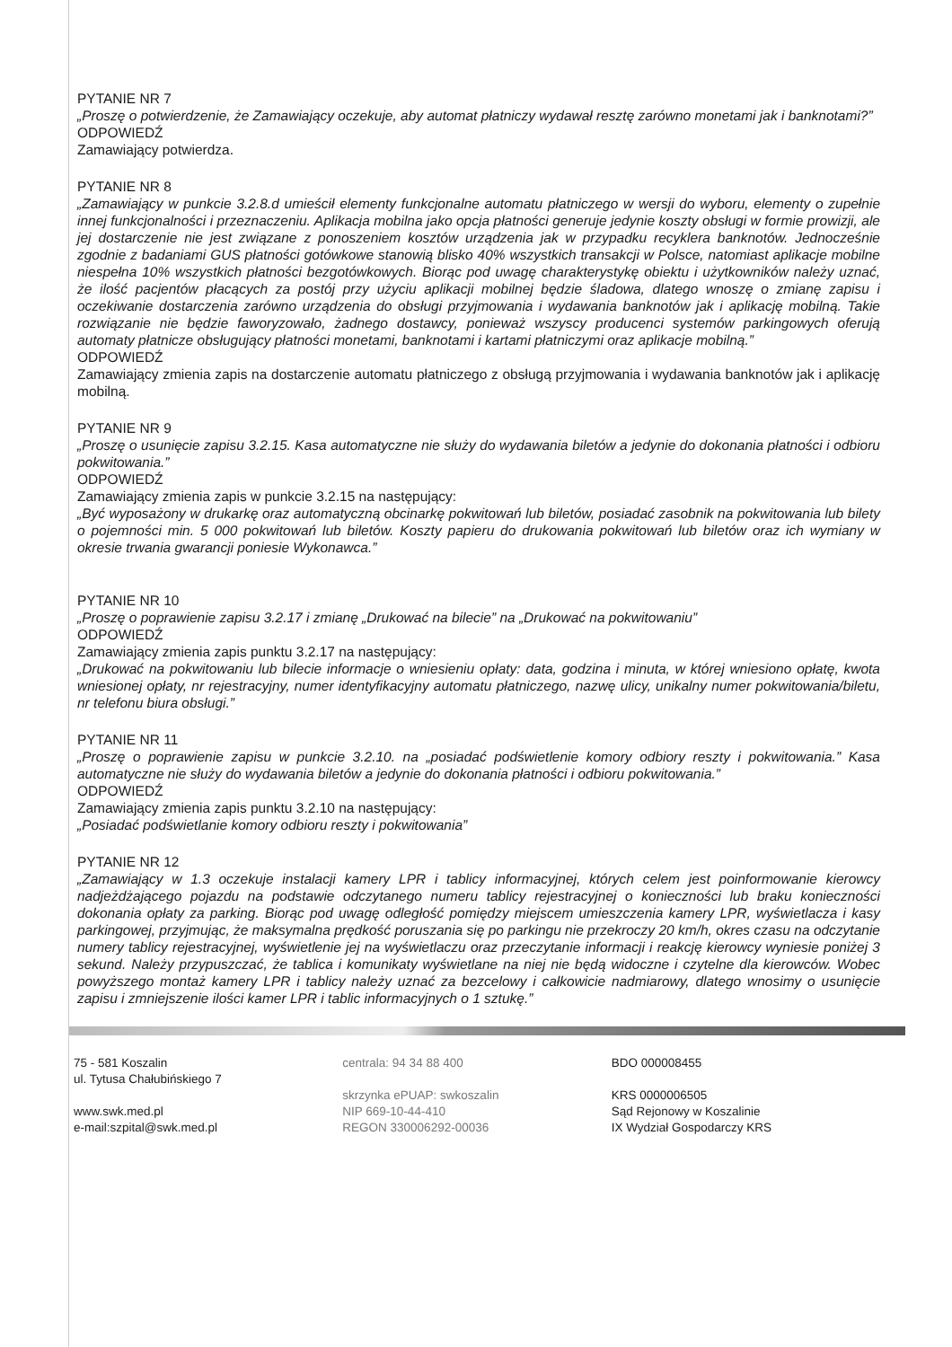PYTANIE NR 7
„Proszę o potwierdzenie, że Zamawiający oczekuje, aby automat płatniczy wydawał resztę zarówno monetami jak i banknotami?”
ODPOWIEDŹ
Zamawiający potwierdza.
PYTANIE NR 8
„Zamawiający w punkcie 3.2.8.d umieścił elementy funkcjonalne automatu płatniczego w wersji do wyboru, elementy o zupełnie innej funkcjonalności i przeznaczeniu. Aplikacja mobilna jako opcja płatności generuje jedynie koszty obsługi w formie prowizji, ale jej dostarczenie nie jest związane z ponoszeniem kosztów urządzenia jak w przypadku recyklera banknotów. Jednocześnie zgodnie z badaniami GUS płatności gotówkowe stanowią blisko 40% wszystkich transakcji w Polsce, natomiast aplikacje mobilne niespełna 10% wszystkich płatności bezgotówkowych. Biorąc pod uwagę charakterystykę obiektu i użytkowników należy uznać, że ilość pacjentów płacących za postój przy użyciu aplikacji mobilnej będzie śladowa, dlatego wnoszę o zmianę zapisu i oczekiwanie dostarczenia zarówno urządzenia do obsługi przyjmowania i wydawania banknotów jak i aplikację mobilną. Takie rozwiązanie nie będzie faworyzowało, żadnego dostawcy, ponieważ wszyscy producenci systemów parkingowych oferują automaty płatnicze obsługujący płatności monetami, banknotami i kartami płatniczymi oraz aplikacje mobilną.”
ODPOWIEDŹ
Zamawiający zmienia zapis na dostarczenie automatu płatniczego z obsługą przyjmowania i wydawania banknotów jak i aplikację mobilną.
PYTANIE NR 9
„Proszę o usunięcie zapisu 3.2.15. Kasa automatyczne nie służy do wydawania biletów a jedynie do dokonania płatności i odbioru pokwitowania.”
ODPOWIEDŹ
Zamawiający zmienia zapis w punkcie 3.2.15 na następujący:
„Być wyposażony w drukarkę oraz automatyczną obcinarkę pokwitowań lub biletów, posiadać zasobnik na pokwitowania lub bilety o pojemności min. 5 000 pokwitowań lub biletów. Koszty papieru do drukowania pokwitowań lub biletów oraz ich wymiany w okresie trwania gwarancji poniesie Wykonawca.”
PYTANIE NR 10
„Proszę o poprawienie zapisu 3.2.17 i zmianę „Drukować na bilecie” na „Drukować na pokwitowaniu”
ODPOWIEDŹ
Zamawiający zmienia zapis punktu 3.2.17 na następujący:
„Drukować na pokwitowaniu lub bilecie informacje o wniesieniu opłaty: data, godzina i minuta, w której wniesiono opłatę, kwota wniesionej opłaty, nr rejestracyjny, numer identyfikacyjny automatu płatniczego, nazwę ulicy, unikalny numer pokwitowania/biletu, nr telefonu biura obsługi.”
PYTANIE NR 11
„Proszę o poprawienie zapisu w punkcie 3.2.10. na „posiadać podświetlenie komory odbiory reszty i pokwitowania.” Kasa automatyczne nie służy do wydawania biletów a jedynie do dokonania płatności i odbioru pokwitowania.”
ODPOWIEDŹ
Zamawiający zmienia zapis punktu 3.2.10 na następujący:
„Posiadać podświetlanie komory odbioru reszty i pokwitowania”
PYTANIE NR 12
„Zamawiający w 1.3 oczekuje instalacji kamery LPR i tablicy informacyjnej, których celem jest poinformowanie kierowcy nadjeżdżającego pojazdu na podstawie odczytanego numeru tablicy rejestracyjnej o konieczności lub braku konieczności dokonania opłaty za parking. Biorąc pod uwagę odległość pomiędzy miejscem umieszczenia kamery LPR, wyświetlacza i kasy parkingowej, przyjmując, że maksymalna prędkość poruszania się po parkingu nie przekroczy 20 km/h, okres czasu na odczytanie numery tablicy rejestracyjnej, wyświetlenie jej na wyświetlaczu oraz przeczytanie informacji i reakcję kierowcy wyniesie poniżej 3 sekund. Należy przypuszczać, że tablica i komunikaty wyświetlane na niej nie będą widoczne i czytelne dla kierowców. Wobec powyższego montaż kamery LPR i tablicy należy uznać za bezcelowy i całkowicie nadmiarowy, dlatego wnosimy o usunięcie zapisu i zmniejszenie ilości kamer LPR i tablic informacyjnych o 1 sztukę.”
75 - 581 Koszalin
ul. Tytusa Chałubińskiego 7
www.swk.med.pl
e-mail:szpital@swk.med.pl
centrala: 94 34 88 400
skrzynka ePUAP: swkoszalin
NIP 669-10-44-410
REGON 330006292-00036
BDO 000008455
KRS 0000006505
Sąd Rejonowy w Koszalinie
IX Wydział Gospodarczy KRS